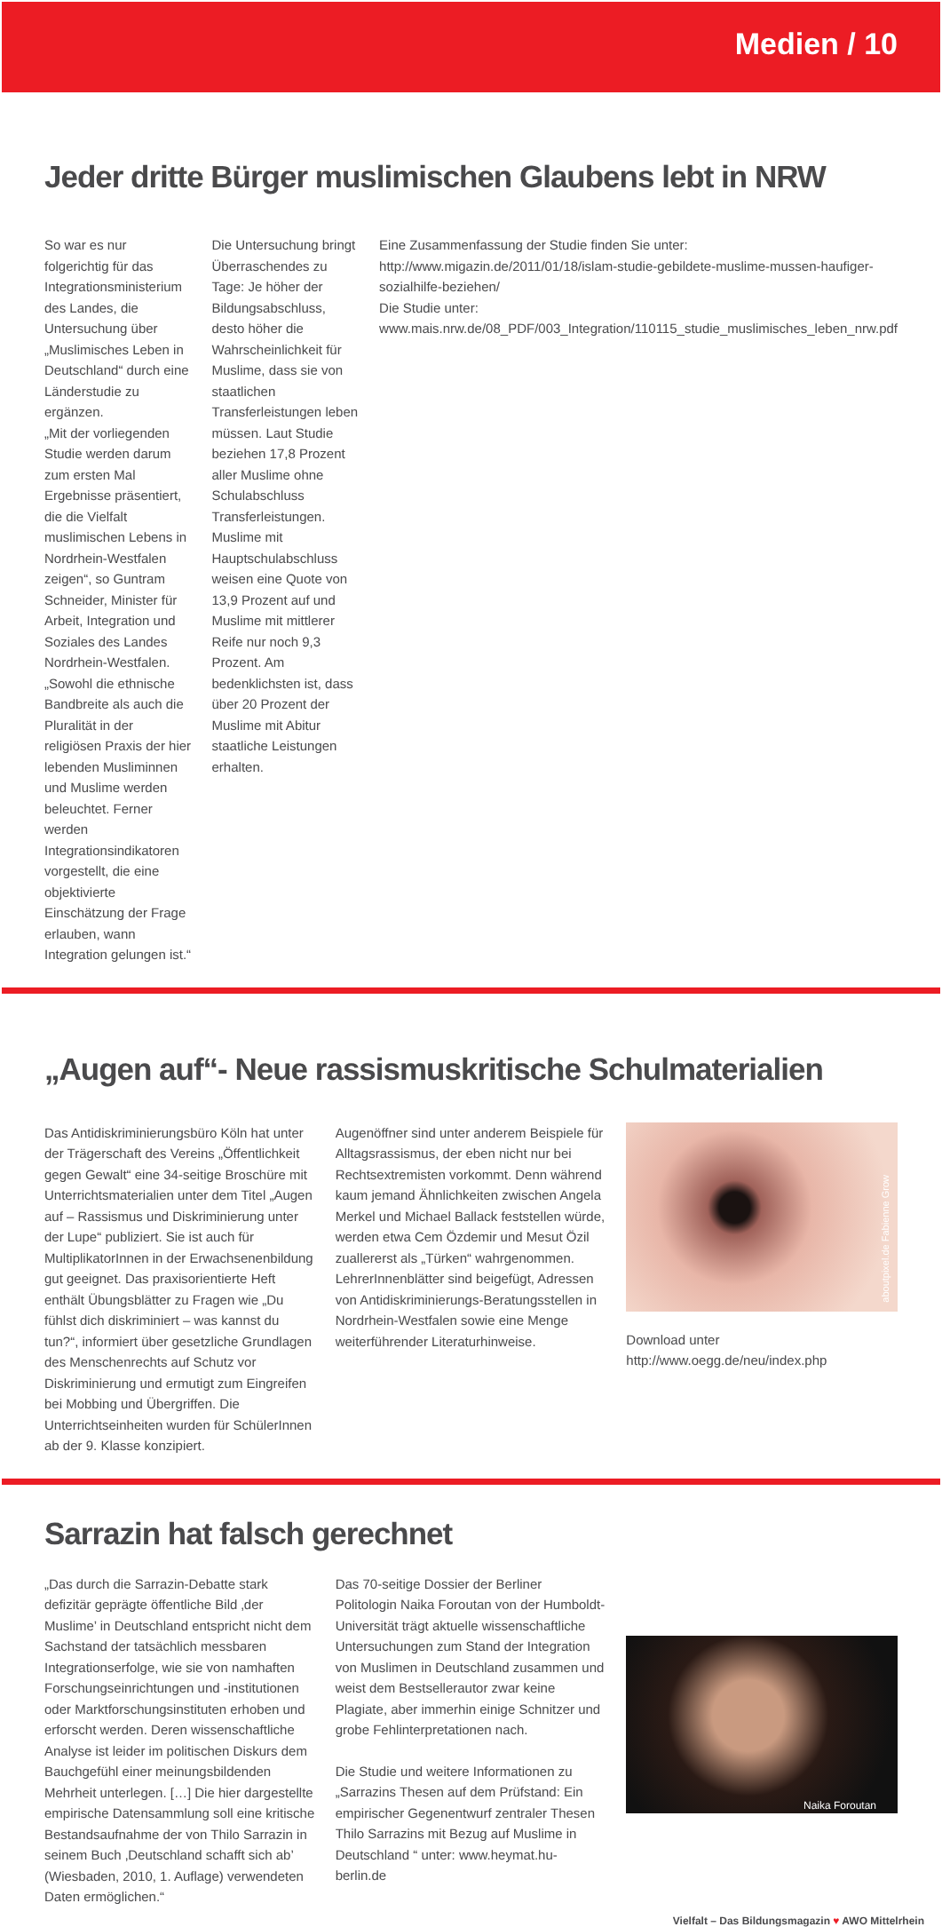Medien / 10
Jeder dritte Bürger muslimischen Glaubens lebt in NRW
So war es nur folgerichtig für das Integrationsministerium des Landes, die Untersuchung über „Muslimisches Leben in Deutschland“ durch eine Länderstudie zu ergänzen.
„Mit der vorliegenden Studie werden darum zum ersten Mal Ergebnisse präsentiert, die die Vielfalt muslimischen Lebens in Nordrhein-Westfalen zeigen“, so Guntram Schneider, Minister für Arbeit, Integration und Soziales des Landes Nordrhein-Westfalen. „Sowohl die ethnische Bandbreite als auch die Pluralität in der religiösen Praxis der hier lebenden Musliminnen und Muslime werden beleuchtet. Ferner werden Integrationsindikatoren vorgestellt, die eine objektivierte Einschätzung der Frage erlauben, wann Integration gelungen ist.“
Die Untersuchung bringt Überraschendes zu Tage: Je höher der Bildungsabschluss, desto höher die Wahrscheinlichkeit für Muslime, dass sie von staatlichen Transferleistungen leben müssen. Laut Studie beziehen 17,8 Prozent aller Muslime ohne Schulabschluss Transferleistungen. Muslime mit Hauptschulabschluss weisen eine Quote von 13,9 Prozent auf und Muslime mit mittlerer Reife nur noch 9,3 Prozent. Am bedenklichsten ist, dass über 20 Prozent der Muslime mit Abitur staatliche Leistungen erhalten.
Eine Zusammenfassung der Studie finden Sie unter: http://www.migazin.de/2011/01/18/islam-studie-gebildete-muslime-mussen-haufiger-sozialhilfe-beziehen/
Die Studie unter: www.mais.nrw.de/08_PDF/003_Integration/110115_studie_muslimisches_leben_nrw.pdf
„Augen auf“- Neue rassismuskritische Schulmaterialien
Das Antidiskriminierungsbüro Köln hat unter der Trägerschaft des Vereins „Öffentlichkeit gegen Gewalt“ eine 34-seitige Broschüre mit Unterrichtsmaterialien unter dem Titel „Augen auf – Rassismus und Diskriminierung unter der Lupe“ publiziert. Sie ist auch für MultiplikatorInnen in der Erwachsenenbildung gut geeignet. Das praxisorientierte Heft enthält Übungsblätter zu Fragen wie „Du fühlst dich diskriminiert – was kannst du tun?“, informiert über gesetzliche Grundlagen des Menschenrechts auf Schutz vor Diskriminierung und ermutigt zum Eingreifen bei Mobbing und Übergriffen. Die Unterrichtseinheiten wurden für SchülerInnen ab der 9. Klasse konzipiert.
Augenöffner sind unter anderem Beispiele für Alltagsrassismus, der eben nicht nur bei Rechtsextremisten vorkommt. Denn während kaum jemand Ähnlichkeiten zwischen Angela Merkel und Michael Ballack feststellen würde, werden etwa Cem Özdemir und Mesut Özil zuallererst als „Türken“ wahrgenommen.
LehrerInnenblätter sind beigefügt, Adressen von Antidiskriminierungs-Beratungsstellen in Nordrhein-Westfalen sowie eine Menge weiterführender Literaturhinweise.
aboutpixel.de Fabienne Grow
Download unter
http://www.oegg.de/neu/index.php
Sarrazin hat falsch gerechnet
„Das durch die Sarrazin-Debatte stark defizitär geprägte öffentliche Bild ‚der Muslime’ in Deutschland entspricht nicht dem Sachstand der tatsächlich messbaren Integrationserfolge, wie sie von namhaften Forschungseinrichtungen und -institutionen oder Marktforschungsinstituten erhoben und erforscht werden. Deren wissenschaftliche Analyse ist leider im politischen Diskurs dem Bauchgefühl einer meinungsbildenden Mehrheit unterlegen. […] Die hier dargestellte empirische Datensammlung soll eine kritische Bestandsaufnahme der von Thilo Sarrazin in seinem Buch ‚Deutschland schafft sich ab’ (Wiesbaden, 2010, 1. Auflage) verwendeten Daten ermöglichen.“
Das 70-seitige Dossier der Berliner Politologin Naika Foroutan von der Humboldt-Universität trägt aktuelle wissenschaftliche Untersuchungen zum Stand der Integration von Muslimen in Deutschland zusammen und weist dem Bestsellerautor zwar keine Plagiate, aber immerhin einige Schnitzer und grobe Fehlinterpretationen nach.
Die Studie und weitere Informationen zu „Sarrazins Thesen auf dem Prüfstand: Ein empirischer Gegenentwurf zentraler Thesen Thilo Sarrazins mit Bezug auf Muslime in Deutschland “ unter: www.heymat.hu-berlin.de
Naika Foroutan
Vielfalt – Das Bildungsmagazin ♥ AWO Mittelrhein